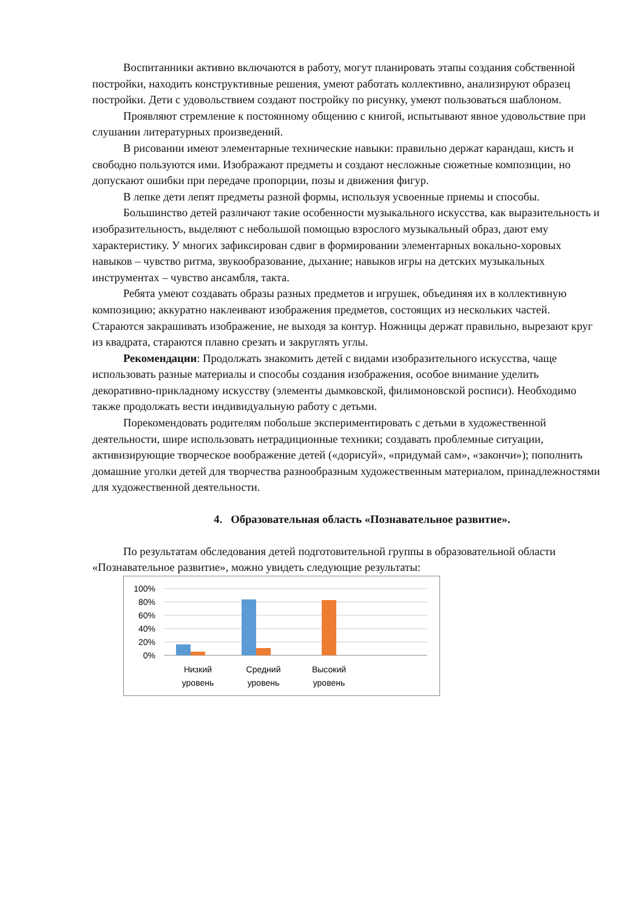Воспитанники активно включаются в работу, могут планировать этапы создания собственной постройки, находить конструктивные решения, умеют работать коллективно, анализируют образец постройки. Дети с удовольствием создают постройку по рисунку, умеют пользоваться шаблоном.
Проявляют стремление к постоянному общению с книгой, испытывают явное удовольствие при слушании литературных произведений.
В рисовании имеют элементарные технические навыки: правильно держат карандаш, кисть и свободно пользуются ими. Изображают предметы и создают несложные сюжетные композиции, но допускают ошибки при передаче пропорции, позы и движения фигур.
В лепке дети лепят предметы разной формы, используя усвоенные приемы и способы.
Большинство детей различают такие особенности музыкального искусства, как выразительность и изобразительность, выделяют с небольшой помощью взрослого музыкальный образ, дают ему характеристику. У многих зафиксирован сдвиг в формировании элементарных вокально-хоровых навыков – чувство ритма, звукообразование, дыхание; навыков игры на детских музыкальных инструментах – чувство ансамбля, такта.
Ребята умеют создавать образы разных предметов и игрушек, объединяя их в коллективную композицию; аккуратно наклеивают изображения предметов, состоящих из нескольких частей. Стараются закрашивать изображение, не выходя за контур. Ножницы держат правильно, вырезают круг из квадрата, стараются плавно срезать и закруглять углы.
Рекомендации: Продолжать знакомить детей с видами изобразительного искусства, чаще использовать разные материалы и способы создания изображения, особое внимание уделить декоративно-прикладному искусству (элементы дымковской, филимоновской росписи). Необходимо также продолжать вести индивидуальную работу с детьми.
Порекомендовать родителям побольше экспериментировать с детьми в художественной деятельности, шире использовать нетрадиционные техники; создавать проблемные ситуации, активизирующие творческое воображение детей («дорисуй», «придумай сам», «закончи»); пополнить домашние уголки детей для творчества разнообразным художественным материалом, принадлежностями для художественной деятельности.
4. Образовательная область «Познавательное развитие».
По результатам обследования детей подготовительной группы в образовательной области «Познавательное развитие», можно увидеть следующие результаты:
100%
80%
60%
40%
20%
0%
Низкий
уровень
Средний
уровень
Высокий
уровень